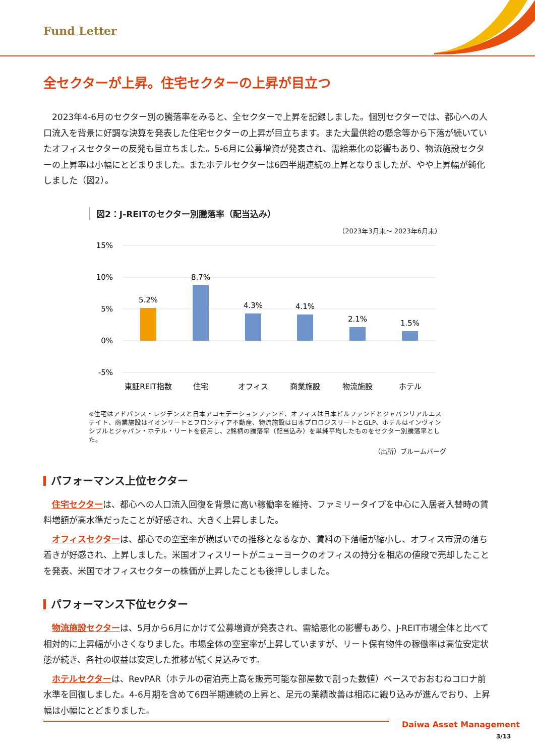Fund Letter
全セクターが上昇。住宅セクターの上昇が目立つ
2023年4-6月のセクター別の騰落率をみると、全セクターで上昇を記録しました。個別セクターでは、都心への人口流入を背景に好調な決算を発表した住宅セクターの上昇が目立ちます。また大量供給の懸念等から下落が続いていたオフィスセクターの反発も目立ちました。5-6月に公募増資が発表され、需給悪化の影響もあり、物流施設セクターの上昇率は小幅にとどまりました。またホテルセクターは6四半期連続の上昇となりましたが、やや上昇幅が鈍化しました（図2）。
図2：J-REITのセクター別騰落率（配当込み）
（2023年3月末～ 2023年6月末）
15%
10%
5%
0%
-5%
5.2%
8.7%
4.3%
4.1%
2.1%
1.5%
東証REIT指数
住宅
オフィス
商業施設
物流施設
ホテル
※住宅はアドバンス・レジデンスと日本アコモデーションファンド、オフィスは日本ビルファンドとジャパンリアルエステイト、商業施設はイオンリートとフロンティア不動産、物流施設は日本プロロジスリートとGLP、ホテルはインヴィンシブルとジャパン・ホテル・リートを使用し、2銘柄の騰落率（配当込み）を単純平均したものをセクター別騰落率とした。
（出所）ブルームバーグ
パフォーマンス上位セクター
住宅セクターは、都心への人口流入回復を背景に高い稼働率を維持、ファミリータイプを中心に入居者入替時の賃料増額が高水準だったことが好感され、大きく上昇しました。
オフィスセクターは、都心での空室率が横ばいでの推移となるなか、賃料の下落幅が縮小し、オフィス市況の落ち着きが好感され、上昇しました。米国オフィスリートがニューヨークのオフィスの持分を相応の値段で売却したことを発表、米国でオフィスセクターの株価が上昇したことも後押ししました。
パフォーマンス下位セクター
物流施設セクターは、5月から6月にかけて公募増資が発表され、需給悪化の影響もあり、J-REIT市場全体と比べて相対的に上昇幅が小さくなりました。市場全体の空室率が上昇していますが、リート保有物件の稼働率は高位安定状態が続き、各社の収益は安定した推移が続く見込みです。
ホテルセクターは、RevPAR（ホテルの宿泊売上高を販売可能な部屋数で割った数値）ベースでおおむねコロナ前水準を回復しました。4-6月期を含めて6四半期連続の上昇と、足元の業績改善は相応に織り込みが進んでおり、上昇幅は小幅にとどまりました。
Daiwa Asset Management
3/13